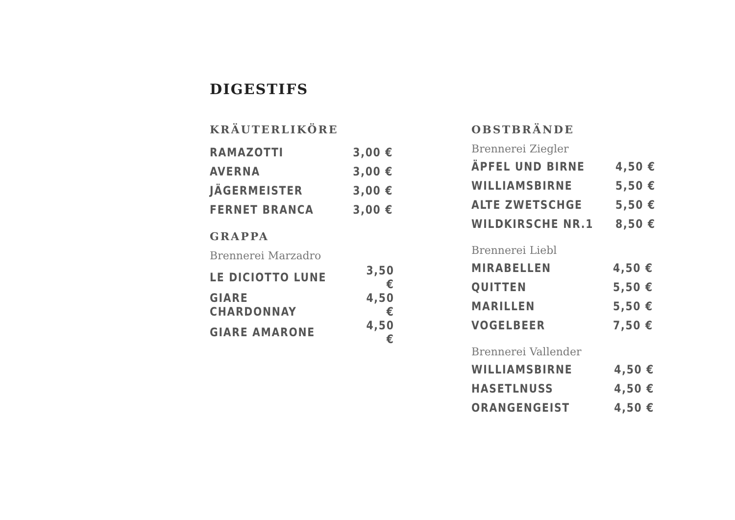DIGESTIFS
KRÄUTERLIKÖRE
| RAMAZOTTI | 3,00 € |
| AVERNA | 3,00 € |
| JÄGERMEISTER | 3,00 € |
| FERNET BRANCA | 3,00 € |
GRAPPA
Brennerei Marzadro
| LE DICIOTTO LUNE | 3,50 € |
| GIARE CHARDONNAY | 4,50 € |
| GIARE AMARONE | 4,50 € |
OBSTBRÄNDE
Brennerei Ziegler
| ÄPFEL UND BIRNE | 4,50 € |
| WILLIAMSBIRNE | 5,50 € |
| ALTE ZWETSCHGE | 5,50 € |
| WILDKIRSCHE NR.1 | 8,50 € |
Brennerei Liebl
| MIRABELLEN | 4,50 € |
| QUITTEN | 5,50 € |
| MARILLEN | 5,50 € |
| VOGELBEER | 7,50 € |
Brennerei Vallender
| WILLIAMSBIRNE | 4,50 € |
| HASETLNUSS | 4,50 € |
| ORANGENGEIST | 4,50 € |